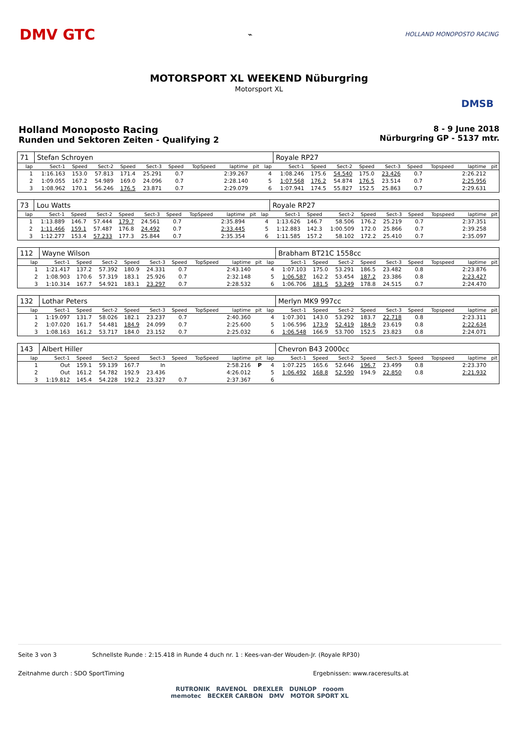DMV GTC
⌁
HOLLAND MONOPOSTO RACING
MOTORSPORT XL WEEKEND Nüburgring
Motorsport XL
DMSB
Holland Monoposto Racing
Runden und Sektoren Zeiten - Qualifying 2
8 - 9 June 2018
Nürburgring GP - 5137 mtr.
| 71 | Stefan Schroyen | | | | | | | | | | Royale RP27 | | | | | | | | |
| lap | Sect-1 | Speed | Sect-2 | Speed | Sect-3 | Speed | TopSpeed | laptime | pit | lap | Sect-1 | Speed | Sect-2 | Speed | Sect-3 | Speed | Topspeed | laptime | pit |
| 1 | 1:16.163 | 153.0 | 57.813 | 171.4 | 25.291 | 0.7 | | 2:39.267 | | 4 | 1:08.246 | 175.6 | 54.540 | 175.0 | 23.426 | 0.7 | | 2:26.212 | |
| 2 | 1:09.055 | 167.2 | 54.989 | 169.0 | 24.096 | 0.7 | | 2:28.140 | | 5 | 1:07.568 | 176.2 | 54.874 | 176.5 | 23.514 | 0.7 | | 2:25.956 | |
| 3 | 1:08.962 | 170.1 | 56.246 | 176.5 | 23.871 | 0.7 | | 2:29.079 | | 6 | 1:07.941 | 174.5 | 55.827 | 152.5 | 25.863 | 0.7 | | 2:29.631 | |
| 73 | Lou Watts | | | | | | | | | | Royale RP27 | | | | | | | | |
| lap | Sect-1 | Speed | Sect-2 | Speed | Sect-3 | Speed | TopSpeed | laptime | pit | lap | Sect-1 | Speed | Sect-2 | Speed | Sect-3 | Speed | Topspeed | laptime | pit |
| 1 | 1:13.889 | 146.7 | 57.444 | 179.7 | 24.561 | 0.7 | | 2:35.894 | | 4 | 1:13.626 | 146.7 | 58.506 | 176.2 | 25.219 | 0.7 | | 2:37.351 | |
| 2 | 1:11.466 | 159.1 | 57.487 | 176.8 | 24.492 | 0.7 | | 2:33.445 | | 5 | 1:12.883 | 142.3 | 1:00.509 | 172.0 | 25.866 | 0.7 | | 2:39.258 | |
| 3 | 1:12.277 | 153.4 | 57.233 | 177.3 | 25.844 | 0.7 | | 2:35.354 | | 6 | 1:11.585 | 157.2 | 58.102 | 172.2 | 25.410 | 0.7 | | 2:35.097 | |
| 112 | Wayne Wilson | | | | | | | | | | Brabham BT21C 1558cc | | | | | | | | |
| lap | Sect-1 | Speed | Sect-2 | Speed | Sect-3 | Speed | TopSpeed | laptime | pit | lap | Sect-1 | Speed | Sect-2 | Speed | Sect-3 | Speed | Topspeed | laptime | pit |
| 1 | 1:21.417 | 137.2 | 57.392 | 180.9 | 24.331 | 0.7 | | 2:43.140 | | 4 | 1:07.103 | 175.0 | 53.291 | 186.5 | 23.482 | 0.8 | | 2:23.876 | |
| 2 | 1:08.903 | 170.6 | 57.319 | 183.1 | 25.926 | 0.7 | | 2:32.148 | | 5 | 1:06.587 | 162.2 | 53.454 | 187.2 | 23.386 | 0.8 | | 2:23.427 | |
| 3 | 1:10.314 | 167.7 | 54.921 | 183.1 | 23.297 | 0.7 | | 2:28.532 | | 6 | 1:06.706 | 181.5 | 53.249 | 178.8 | 24.515 | 0.7 | | 2:24.470 | |
| 132 | Lothar Peters | | | | | | | | | | Merlyn MK9 997cc | | | | | | | | |
| lap | Sect-1 | Speed | Sect-2 | Speed | Sect-3 | Speed | TopSpeed | laptime | pit | lap | Sect-1 | Speed | Sect-2 | Speed | Sect-3 | Speed | Topspeed | laptime | pit |
| 1 | 1:19.097 | 131.7 | 58.026 | 182.1 | 23.237 | 0.7 | | 2:40.360 | | 4 | 1:07.301 | 143.0 | 53.292 | 183.7 | 22.718 | 0.8 | | 2:23.311 | |
| 2 | 1:07.020 | 161.7 | 54.481 | 184.9 | 24.099 | 0.7 | | 2:25.600 | | 5 | 1:06.596 | 173.9 | 52.419 | 184.9 | 23.619 | 0.8 | | 2:22.634 | |
| 3 | 1:08.163 | 161.2 | 53.717 | 184.0 | 23.152 | 0.7 | | 2:25.032 | | 6 | 1:06.548 | 166.9 | 53.700 | 152.5 | 23.823 | 0.8 | | 2:24.071 | |
| 143 | Albert Hiller | | | | | | | | | | Chevron B43 2000cc | | | | | | | | |
| lap | Sect-1 | Speed | Sect-2 | Speed | Sect-3 | Speed | TopSpeed | laptime | pit | lap | Sect-1 | Speed | Sect-2 | Speed | Sect-3 | Speed | Topspeed | laptime | pit |
| 1 | Out | 159.1 | 59.139 | 167.7 | In | | | 2:58.216 | P | 4 | 1:07.225 | 165.6 | 52.646 | 196.7 | 23.499 | 0.8 | | 2:23.370 | |
| 2 | Out | 161.2 | 54.782 | 192.9 | 23.436 | | | 4:26.012 | | 5 | 1:06.492 | 168.8 | 52.590 | 194.9 | 22.850 | 0.8 | | 2:21.932 | |
| 3 | 1:19.812 | 145.4 | 54.228 | 192.2 | 23.327 | 0.7 | | 2:37.367 | | 6 | | | | | | | | | |
Seite 3 von 3 Schnellste Runde : 2:15.418 in Runde 4 duch nr. 1 : Kees-van-der Wouden-Jr. (Royale RP30)
Zeitnahme durch : SDO SportTiming Ergebnissen: www.raceresults.at
RUTRONIK RAVENOL DREXLER DUNLOP rooom
memotec BECKER CARBON DMV MOTOR SPORT XL